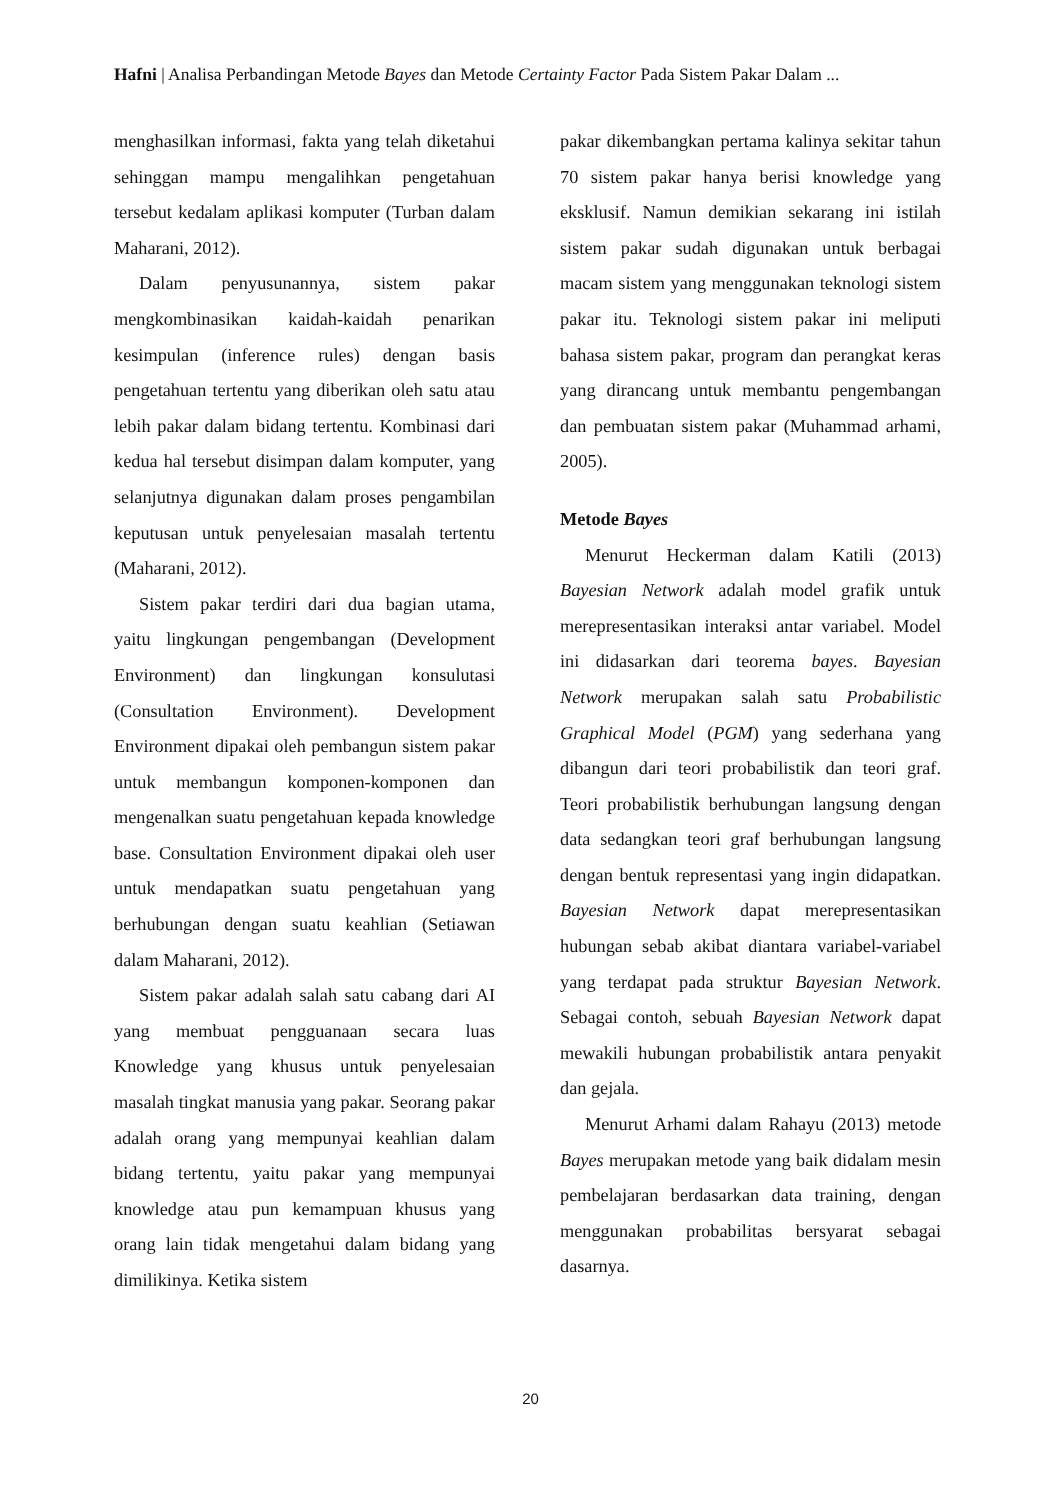Hafni | Analisa Perbandingan Metode Bayes dan Metode Certainty Factor Pada Sistem Pakar Dalam ...
menghasilkan informasi, fakta yang telah diketahui sehinggan mampu mengalihkan pengetahuan tersebut kedalam aplikasi komputer (Turban dalam Maharani, 2012).
Dalam penyusunannya, sistem pakar mengkombinasikan kaidah-kaidah penarikan kesimpulan (inference rules) dengan basis pengetahuan tertentu yang diberikan oleh satu atau lebih pakar dalam bidang tertentu. Kombinasi dari kedua hal tersebut disimpan dalam komputer, yang selanjutnya digunakan dalam proses pengambilan keputusan untuk penyelesaian masalah tertentu (Maharani, 2012).
Sistem pakar terdiri dari dua bagian utama, yaitu lingkungan pengembangan (Development Environment) dan lingkungan konsulutasi (Consultation Environment). Development Environment dipakai oleh pembangun sistem pakar untuk membangun komponen-komponen dan mengenalkan suatu pengetahuan kepada knowledge base. Consultation Environment dipakai oleh user untuk mendapatkan suatu pengetahuan yang berhubungan dengan suatu keahlian (Setiawan dalam Maharani, 2012).
Sistem pakar adalah salah satu cabang dari AI yang membuat pengguanaan secara luas Knowledge yang khusus untuk penyelesaian masalah tingkat manusia yang pakar. Seorang pakar adalah orang yang mempunyai keahlian dalam bidang tertentu, yaitu pakar yang mempunyai knowledge atau pun kemampuan khusus yang orang lain tidak mengetahui dalam bidang yang dimilikinya. Ketika sistem
pakar dikembangkan pertama kalinya sekitar tahun 70 sistem pakar hanya berisi knowledge yang eksklusif. Namun demikian sekarang ini istilah sistem pakar sudah digunakan untuk berbagai macam sistem yang menggunakan teknologi sistem pakar itu. Teknologi sistem pakar ini meliputi bahasa sistem pakar, program dan perangkat keras yang dirancang untuk membantu pengembangan dan pembuatan sistem pakar (Muhammad arhami, 2005).
Metode Bayes
Menurut Heckerman dalam Katili (2013) Bayesian Network adalah model grafik untuk merepresentasikan interaksi antar variabel. Model ini didasarkan dari teorema bayes. Bayesian Network merupakan salah satu Probabilistic Graphical Model (PGM) yang sederhana yang dibangun dari teori probabilistik dan teori graf. Teori probabilistik berhubungan langsung dengan data sedangkan teori graf berhubungan langsung dengan bentuk representasi yang ingin didapatkan. Bayesian Network dapat merepresentasikan hubungan sebab akibat diantara variabel-variabel yang terdapat pada struktur Bayesian Network. Sebagai contoh, sebuah Bayesian Network dapat mewakili hubungan probabilistik antara penyakit dan gejala.
Menurut Arhami dalam Rahayu (2013) metode Bayes merupakan metode yang baik didalam mesin pembelajaran berdasarkan data training, dengan menggunakan probabilitas bersyarat sebagai dasarnya.
20